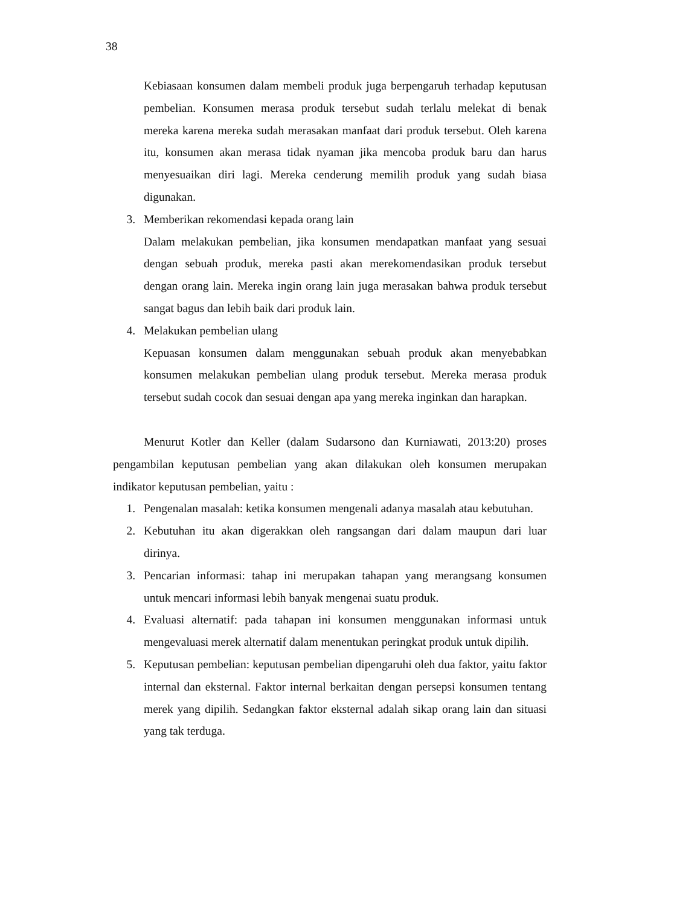38
Kebiasaan konsumen dalam membeli produk juga berpengaruh terhadap keputusan pembelian. Konsumen merasa produk tersebut sudah terlalu melekat di benak mereka karena mereka sudah merasakan manfaat dari produk tersebut. Oleh karena itu, konsumen akan merasa tidak nyaman jika mencoba produk baru dan harus menyesuaikan diri lagi. Mereka cenderung memilih produk yang sudah biasa digunakan.
3. Memberikan rekomendasi kepada orang lain
Dalam melakukan pembelian, jika konsumen mendapatkan manfaat yang sesuai dengan sebuah produk, mereka pasti akan merekomendasikan produk tersebut dengan orang lain. Mereka ingin orang lain juga merasakan bahwa produk tersebut sangat bagus dan lebih baik dari produk lain.
4. Melakukan pembelian ulang
Kepuasan konsumen dalam menggunakan sebuah produk akan menyebabkan konsumen melakukan pembelian ulang produk tersebut. Mereka merasa produk tersebut sudah cocok dan sesuai dengan apa yang mereka inginkan dan harapkan.
Menurut Kotler dan Keller (dalam Sudarsono dan Kurniawati, 2013:20) proses pengambilan keputusan pembelian yang akan dilakukan oleh konsumen merupakan indikator keputusan pembelian, yaitu :
1. Pengenalan masalah: ketika konsumen mengenali adanya masalah atau kebutuhan.
2. Kebutuhan itu akan digerakkan oleh rangsangan dari dalam maupun dari luar dirinya.
3. Pencarian informasi: tahap ini merupakan tahapan yang merangsang konsumen untuk mencari informasi lebih banyak mengenai suatu produk.
4. Evaluasi alternatif: pada tahapan ini konsumen menggunakan informasi untuk mengevaluasi merek alternatif dalam menentukan peringkat produk untuk dipilih.
5. Keputusan pembelian: keputusan pembelian dipengaruhi oleh dua faktor, yaitu faktor internal dan eksternal. Faktor internal berkaitan dengan persepsi konsumen tentang merek yang dipilih. Sedangkan faktor eksternal adalah sikap orang lain dan situasi yang tak terduga.